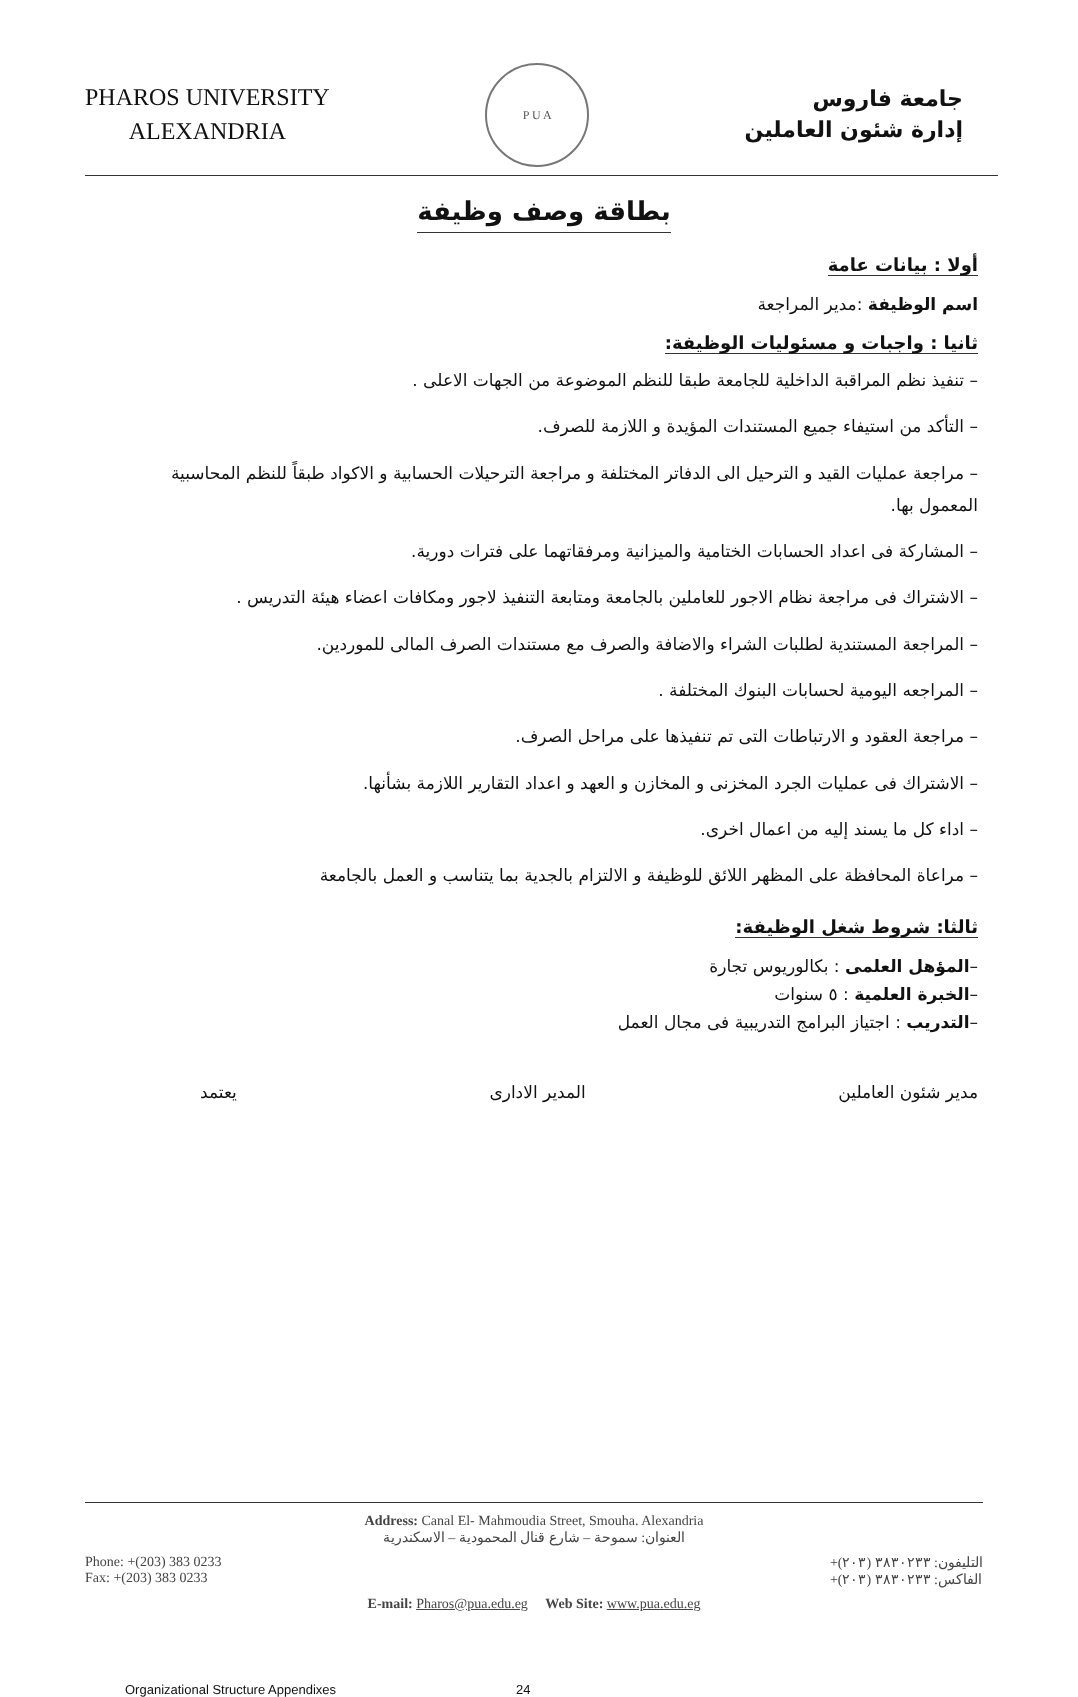PHAROS UNIVERSITY
ALEXANDRIA
P U A
جامعة فاروس
إدارة شئون العاملين
بطاقة وصف وظيفة
أولا : بيانات عامة
اسم الوظيفة :مدير المراجعة
ثانيا : واجبات و مسئوليات الوظيفة:
– تنفيذ نظم المراقبة الداخلية للجامعة طبقا للنظم الموضوعة من الجهات الاعلى .
– التأكد من استيفاء جميع المستندات المؤيدة و اللازمة للصرف.
– مراجعة عمليات القيد و الترحيل الى الدفاتر المختلفة و مراجعة الترحيلات الحسابية و الاكواد طبقاً للنظم المحاسبية المعمول بها.
– المشاركة فى اعداد الحسابات الختامية والميزانية ومرفقاتهما على فترات دورية.
– الاشتراك فى مراجعة نظام الاجور للعاملين بالجامعة ومتابعة التنفيذ لاجور ومكافات اعضاء هيئة التدريس .
– المراجعة المستندية لطلبات الشراء والاضافة والصرف مع مستندات الصرف المالى للموردين.
– المراجعه اليومية لحسابات البنوك المختلفة .
– مراجعة العقود و الارتباطات التى تم تنفيذها على مراحل الصرف.
– الاشتراك فى عمليات الجرد المخزنى و المخازن و العهد و اعداد التقارير اللازمة بشأنها.
– اداء كل ما يسند إليه من اعمال اخرى.
– مراعاة المحافظة على المظهر اللائق للوظيفة و الالتزام بالجدية بما يتناسب و العمل بالجامعة
ثالثا: شروط شغل الوظيفة:
–المؤهل العلمى : بكالوريوس تجارة
–الخبرة العلمية : ٥ سنوات
–التدريب : اجتياز البرامج التدريبية فى مجال العمل
مدير شئون العاملين المدير الادارى يعتمد
Address: Canal El- Mahmoudia Street, Smouha. Alexandria
العنوان: سموحة – شارع قنال المحمودية – الاسكندرية
Phone: +(203) 383 0233
Fax: +(203) 383 0233
التليفون: ٣٨٣٠٢٣٣ (٢٠٣)+
الفاكس: ٣٨٣٠٢٣٣ (٢٠٣)+
E-mail: Pharos@pua.edu.eg Web Site: www.pua.edu.eg
Organizational Structure Appendixes 24